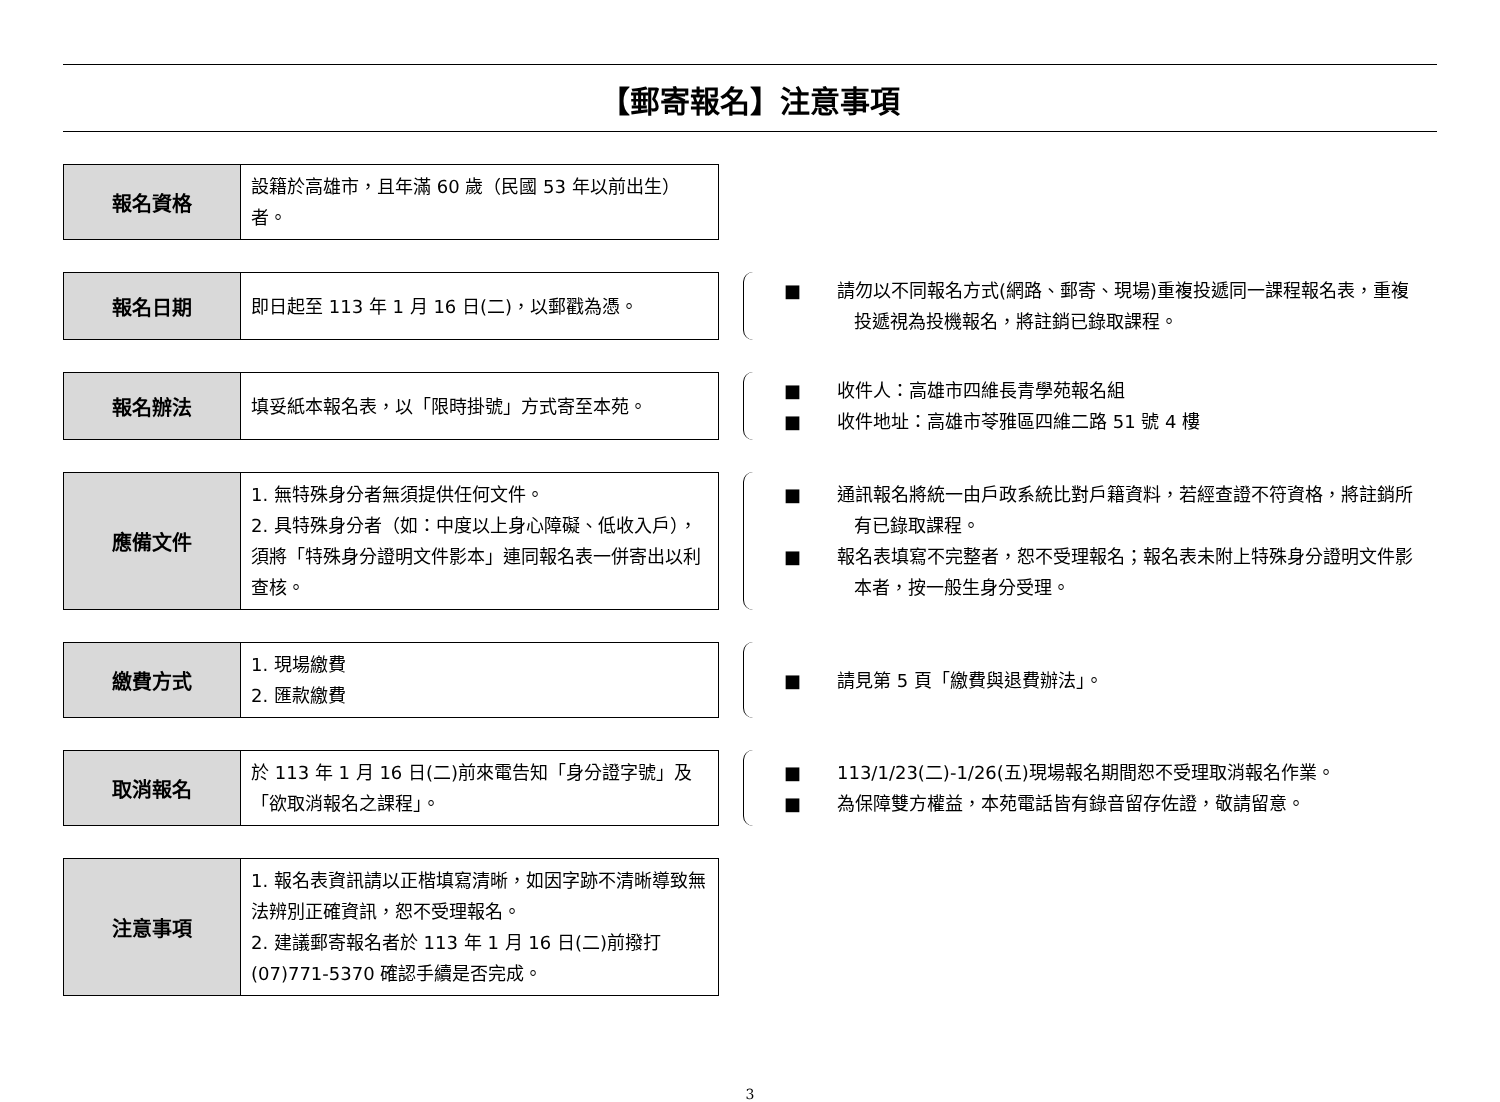【郵寄報名】注意事項
| 報名資格 | 設籍於高雄市，且年滿 60 歲（民國 53 年以前出生）者。 |
| 報名日期 | 即日起至 113 年 1 月 16 日(二)，以郵戳為憑。 |
■　　請勿以不同報名方式(網路、郵寄、現場)重複投遞同一課程報名表，重複投遞視為投機報名，將註銷已錄取課程。
| 報名辦法 | 填妥紙本報名表，以「限時掛號」方式寄至本苑。 |
■　　收件人：高雄市四維長青學苑報名組
■　　收件地址：高雄市苓雅區四維二路 51 號 4 樓
| 應備文件 | 1. 無特殊身分者無須提供任何文件。 2. 具特殊身分者（如：中度以上身心障礙、低收入戶），須將「特殊身分證明文件影本」連同報名表一併寄出以利查核。 |
■　　通訊報名將統一由戶政系統比對戶籍資料，若經查證不符資格，將註銷所有已錄取課程。
■　　報名表填寫不完整者，恕不受理報名；報名表未附上特殊身分證明文件影本者，按一般生身分受理。
| 繳費方式 | 1. 現場繳費 2. 匯款繳費 |
■　　請見第 5 頁「繳費與退費辦法」。
| 取消報名 | 於 113 年 1 月 16 日(二)前來電告知「身分證字號」及「欲取消報名之課程」。 |
■　　113/1/23(二)-1/26(五)現場報名期間恕不受理取消報名作業。
■　　為保障雙方權益，本苑電話皆有錄音留存佐證，敬請留意。
| 注意事項 | 1. 報名表資訊請以正楷填寫清晰，如因字跡不清晰導致無法辨別正確資訊，恕不受理報名。 2. 建議郵寄報名者於 113 年 1 月 16 日(二)前撥打(07)771-5370 確認手續是否完成。 |
3